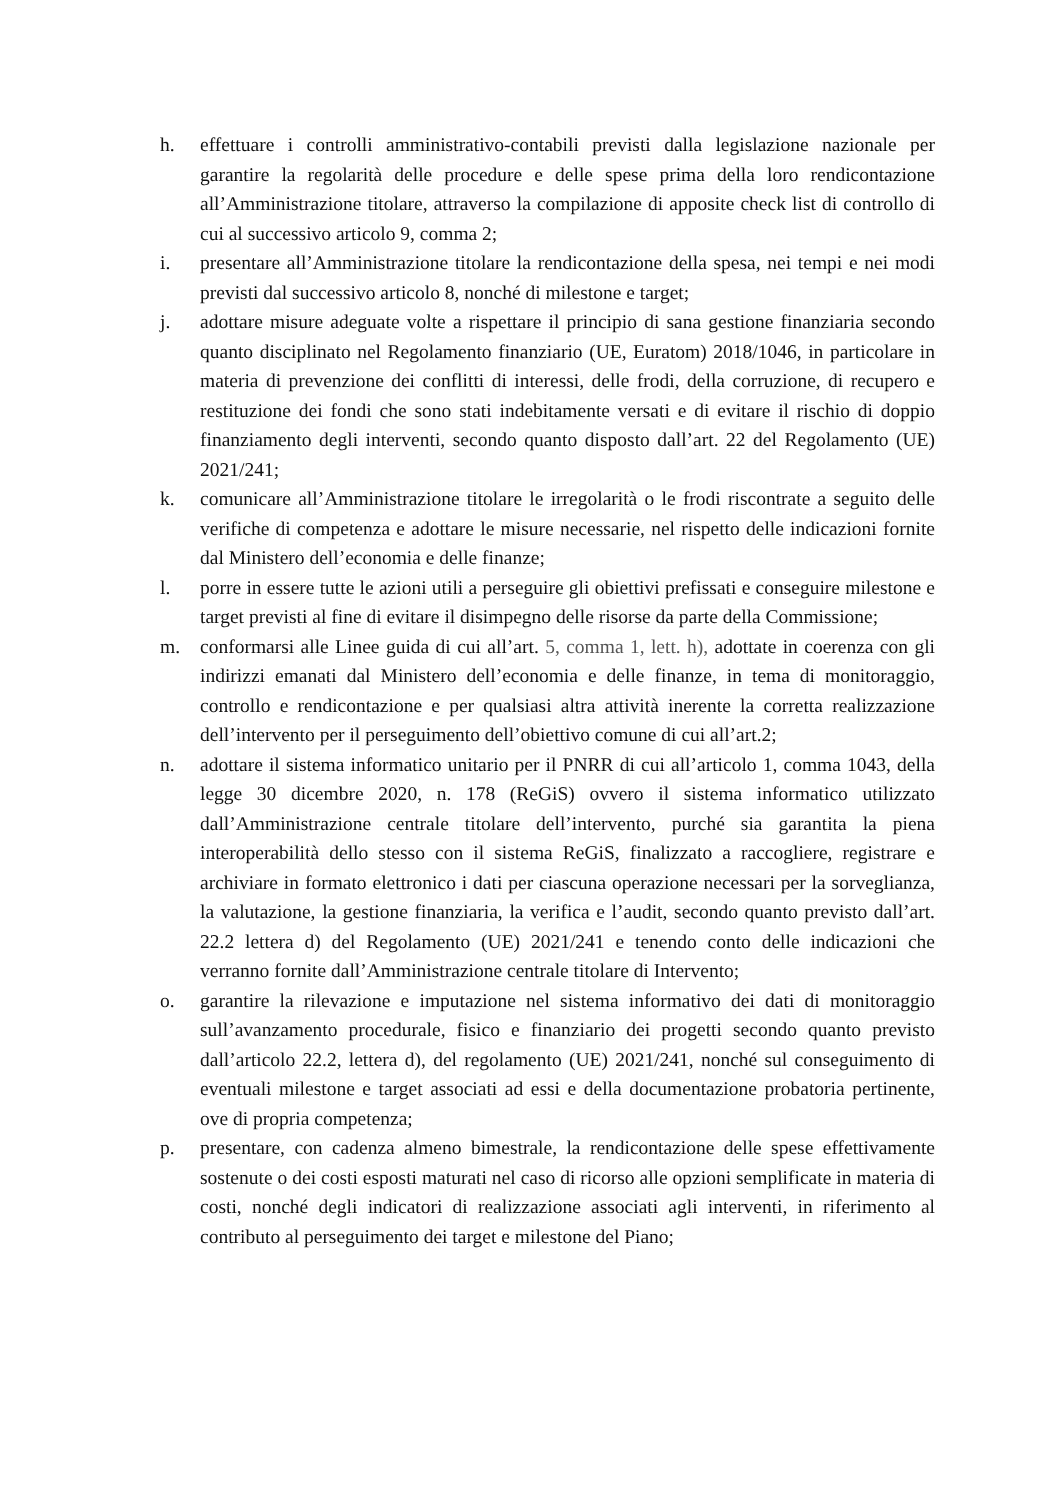h. effettuare i controlli amministrativo-contabili previsti dalla legislazione nazionale per garantire la regolarità delle procedure e delle spese prima della loro rendicontazione all’Amministrazione titolare, attraverso la compilazione di apposite check list di controllo di cui al successivo articolo 9, comma 2;
i. presentare all’Amministrazione titolare la rendicontazione della spesa, nei tempi e nei modi previsti dal successivo articolo 8, nonché di milestone e target;
j. adottare misure adeguate volte a rispettare il principio di sana gestione finanziaria secondo quanto disciplinato nel Regolamento finanziario (UE, Euratom) 2018/1046, in particolare in materia di prevenzione dei conflitti di interessi, delle frodi, della corruzione, di recupero e restituzione dei fondi che sono stati indebitamente versati e di evitare il rischio di doppio finanziamento degli interventi, secondo quanto disposto dall’art. 22 del Regolamento (UE) 2021/241;
k. comunicare all’Amministrazione titolare le irregolarità o le frodi riscontrate a seguito delle verifiche di competenza e adottare le misure necessarie, nel rispetto delle indicazioni fornite dal Ministero dell’economia e delle finanze;
l. porre in essere tutte le azioni utili a perseguire gli obiettivi prefissati e conseguire milestone e target previsti al fine di evitare il disimpegno delle risorse da parte della Commissione;
m. conformarsi alle Linee guida di cui all’art. 5, comma 1, lett. h), adottate in coerenza con gli indirizzi emanati dal Ministero dell’economia e delle finanze, in tema di monitoraggio, controllo e rendicontazione e per qualsiasi altra attività inerente la corretta realizzazione dell’intervento per il perseguimento dell’obiettivo comune di cui all’art.2;
n. adottare il sistema informatico unitario per il PNRR di cui all’articolo 1, comma 1043, della legge 30 dicembre 2020, n. 178 (ReGiS) ovvero il sistema informatico utilizzato dall’Amministrazione centrale titolare dell’intervento, purché sia garantita la piena interoperabilità dello stesso con il sistema ReGiS, finalizzato a raccogliere, registrare e archiviare in formato elettronico i dati per ciascuna operazione necessari per la sorveglianza, la valutazione, la gestione finanziaria, la verifica e l’audit, secondo quanto previsto dall’art. 22.2 lettera d) del Regolamento (UE) 2021/241 e tenendo conto delle indicazioni che verranno fornite dall’Amministrazione centrale titolare di Intervento;
o. garantire la rilevazione e imputazione nel sistema informativo dei dati di monitoraggio sull’avanzamento procedurale, fisico e finanziario dei progetti secondo quanto previsto dall’articolo 22.2, lettera d), del regolamento (UE) 2021/241, nonché sul conseguimento di eventuali milestone e target associati ad essi e della documentazione probatoria pertinente, ove di propria competenza;
p. presentare, con cadenza almeno bimestrale, la rendicontazione delle spese effettivamente sostenute o dei costi esposti maturati nel caso di ricorso alle opzioni semplificate in materia di costi, nonché degli indicatori di realizzazione associati agli interventi, in riferimento al contributo al perseguimento dei target e milestone del Piano;